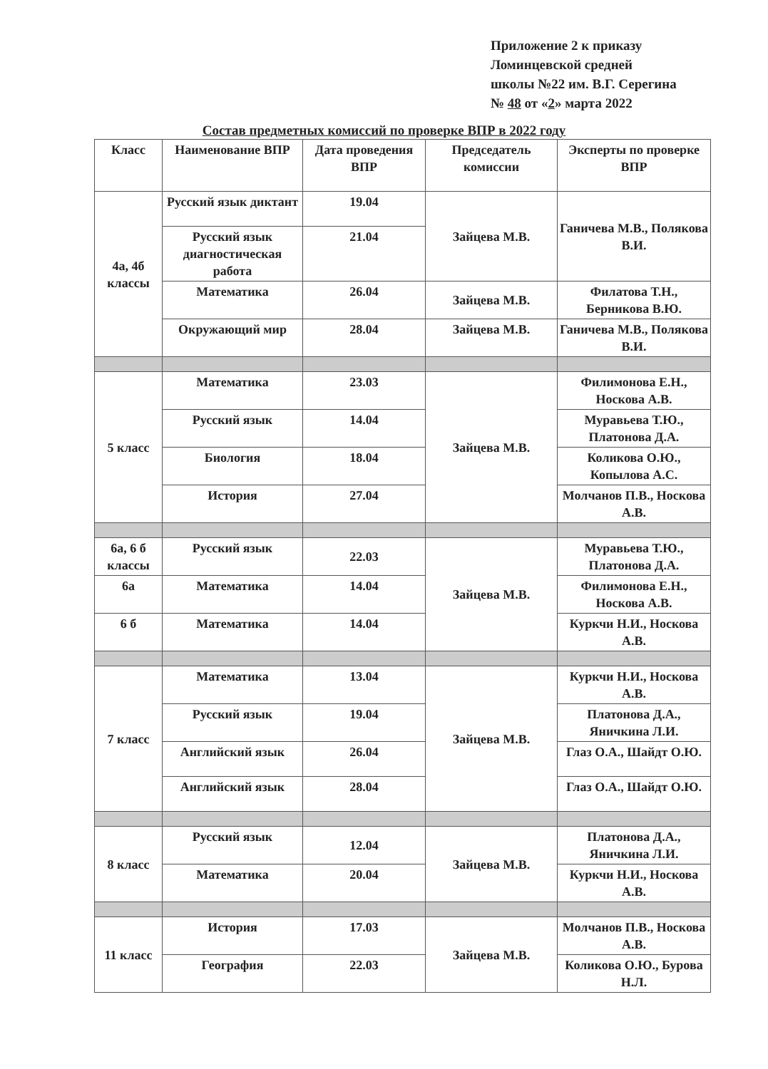Приложение 2 к приказу
Ломинцевской средней
школы №22 им. В.Г. Серегина
№ 48 от «2» марта 2022
Состав предметных комиссий по проверке ВПР в 2022 году
| Класс | Наименование ВПР | Дата проведения ВПР | Председатель комиссии | Эксперты по проверке ВПР |
| --- | --- | --- | --- | --- |
| 4а, 4б классы | Русский язык диктант | 19.04 | Зайцева М.В. | Ганичева М.В., Полякова В.И. |
| | Русский язык диагностическая работа | 21.04 | | |
| | Математика | 26.04 | Зайцева М.В. | Филатова Т.Н., Берникова В.Ю. |
| | Окружающий мир | 28.04 | Зайцева М.В. | Ганичева М.В., Полякова В.И. |
| 5 класс | Математика | 23.03 | Зайцева М.В. | Филимонова Е.Н., Носкова А.В. |
| | Русский язык | 14.04 | | Муравьева Т.Ю., Платонова Д.А. |
| | Биология | 18.04 | | Коликова О.Ю., Копылова А.С. |
| | История | 27.04 | | Молчанов П.В., Носкова А.В. |
| 6а, 6 б классы | Русский язык | 22.03 | Зайцева М.В. | Муравьева Т.Ю., Платонова Д.А. |
| 6а | Математика | 14.04 | | Филимонова Е.Н., Носкова А.В. |
| 6 б | Математика | 14.04 | | Куркчи Н.И., Носкова А.В. |
| 7 класс | Математика | 13.04 | Зайцева М.В. | Куркчи Н.И., Носкова А.В. |
| | Русский язык | 19.04 | | Платонова Д.А., Яничкина Л.И. |
| | Английский язык | 26.04 | | Глаз О.А., Шайдт О.Ю. |
| | Английский язык | 28.04 | | Глаз О.А., Шайдт О.Ю. |
| 8 класс | Русский язык | 12.04 | Зайцева М.В. | Платонова Д.А., Яничкина Л.И. |
| | Математика | 20.04 | | Куркчи Н.И., Носкова А.В. |
| 11 класс | История | 17.03 | Зайцева М.В. | Молчанов П.В., Носкова А.В. |
| | География | 22.03 | | Коликова О.Ю., Бурова Н.Л. |